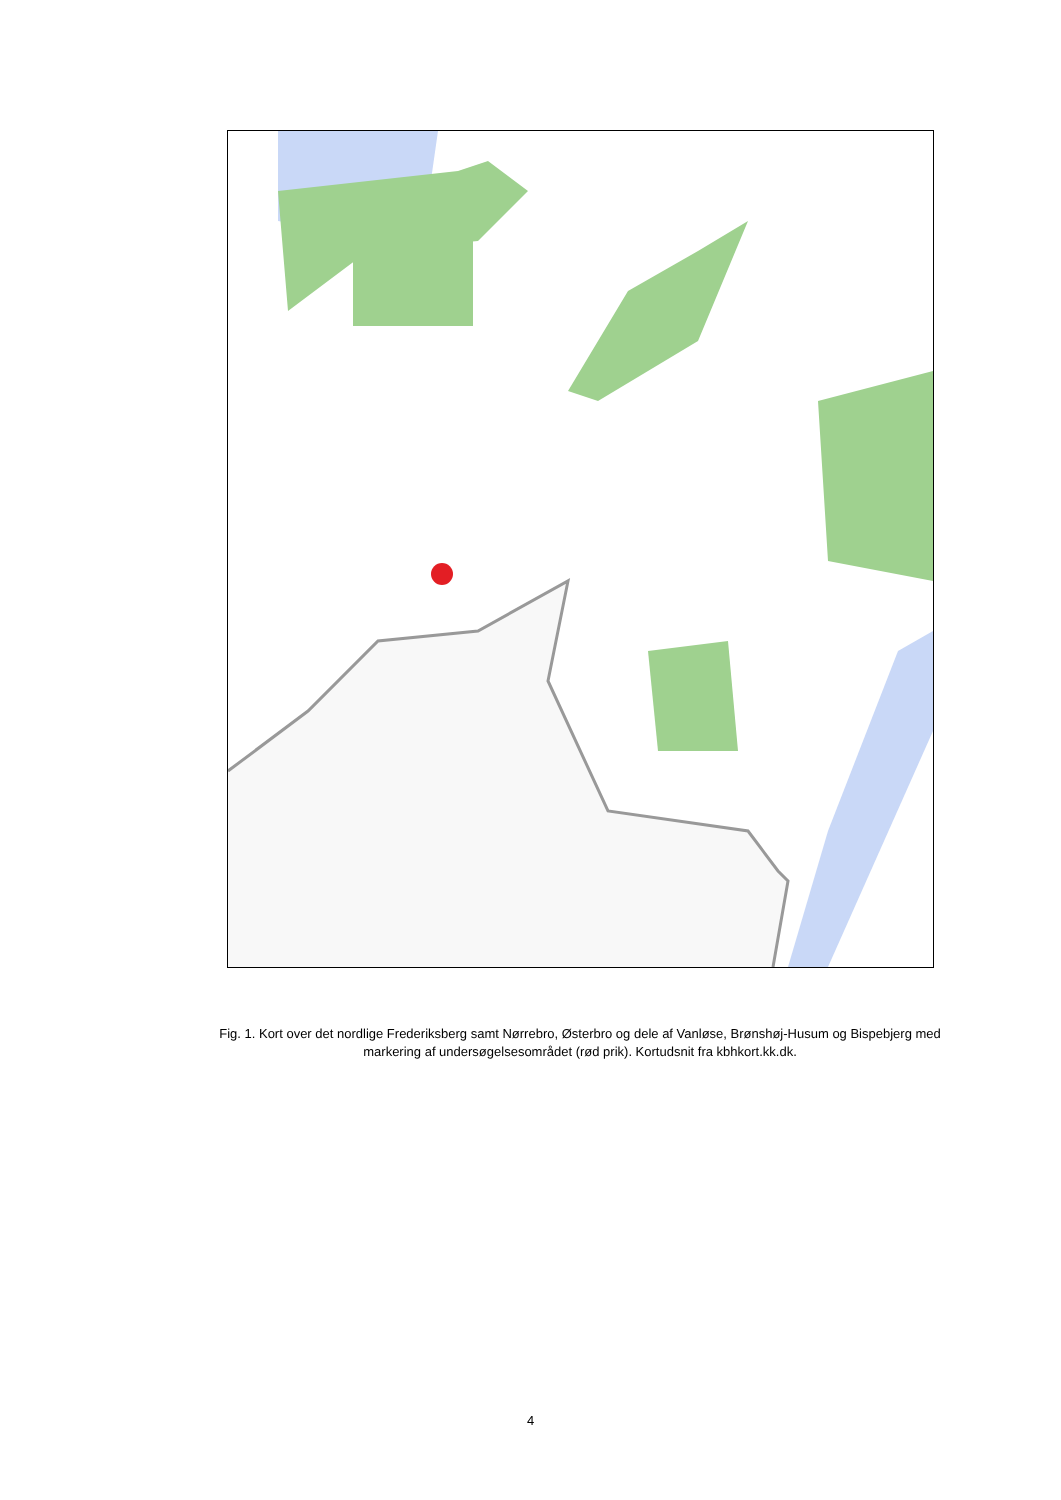Fig. 1. Kort over det nordlige Frederiksberg samt Nørrebro, Østerbro og dele af Vanløse, Brønshøj-Husum og Bispebjerg med markering af undersøgelsesområdet (rød prik). Kortudsnit fra kbhkort.kk.dk.
4